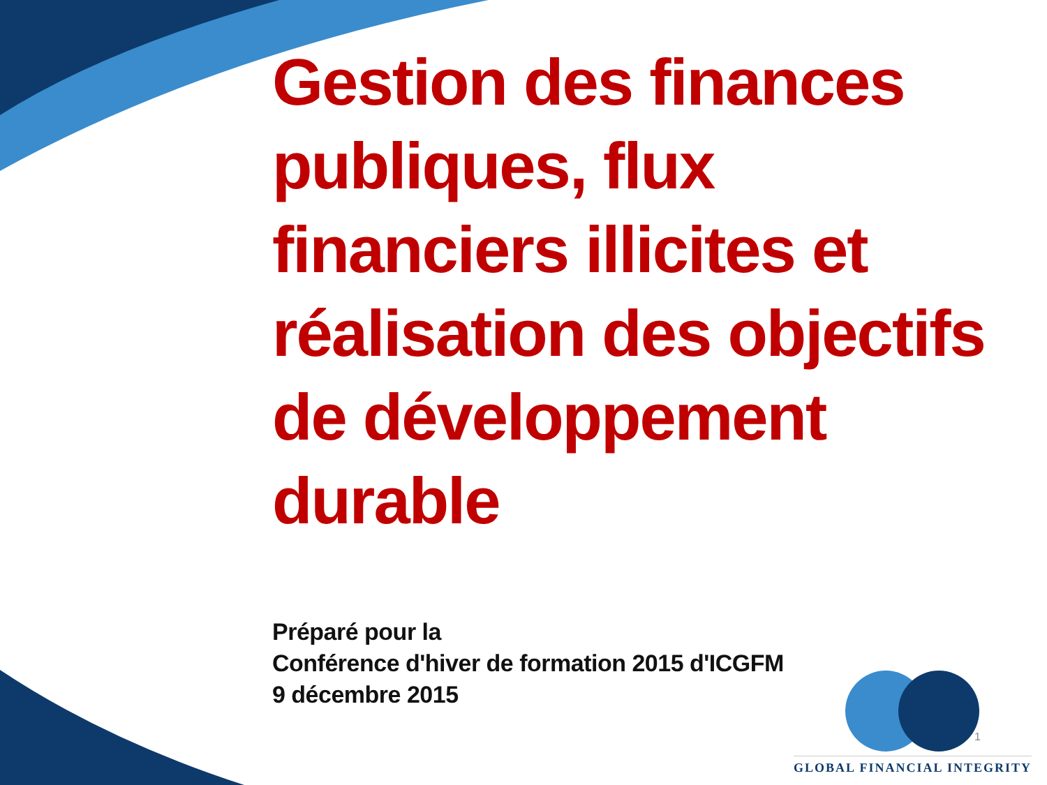Gestion des finances publiques, flux financiers illicites et réalisation des objectifs de développement durable
Préparé pour la
Conférence d'hiver de formation 2015 d'ICGFM
9 décembre 2015
1
GLOBAL FINANCIAL INTEGRITY